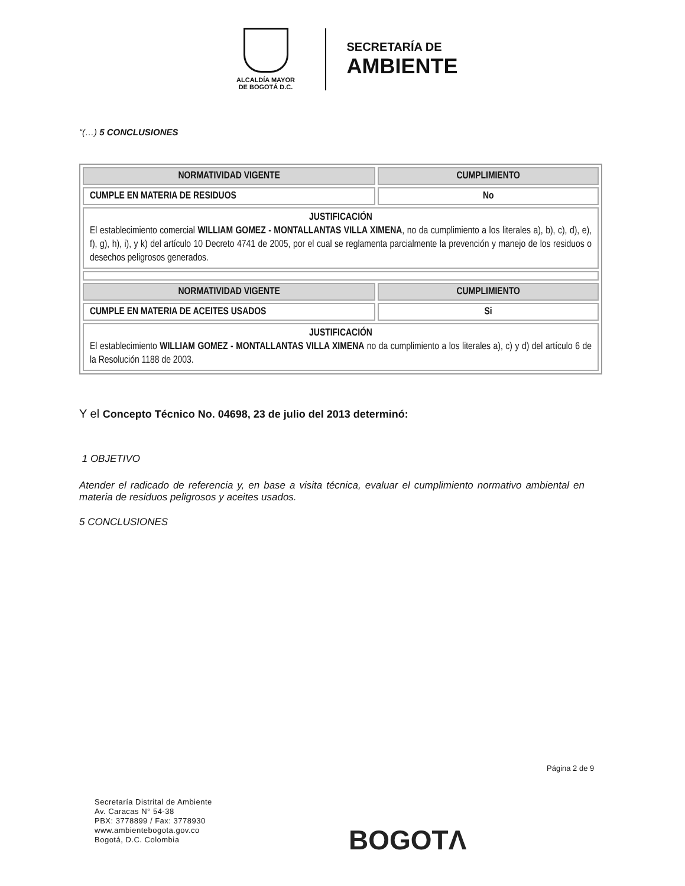ALCALDÍA MAYOR
DE BOGOTÁ D.C.
SECRETARÍA DE
AMBIENTE
“(…) 5 CONCLUSIONES
| NORMATIVIDAD VIGENTE | CUMPLIMIENTO |
| --- | --- |
| CUMPLE EN MATERIA DE RESIDUOS | No |
| JUSTIFICACIÓN El establecimiento comercial WILLIAM GOMEZ - MONTALLANTAS VILLA XIMENA , no da cumplimiento a los literales a), b), c), d), e), f), g), h), i), y k) del artículo 10 Decreto 4741 de 2005, por el cual se reglamenta parcialmente la prevención y manejo de los residuos o desechos peligrosos generados. | |
| NORMATIVIDAD VIGENTE | CUMPLIMIENTO |
| CUMPLE EN MATERIA DE ACEITES USADOS | Si |
| JUSTIFICACIÓN El establecimiento WILLIAM GOMEZ - MONTALLANTAS VILLA XIMENA no da cumplimiento a los literales a), c) y d) del artículo 6 de la Resolución 1188 de 2003. | |
Y el Concepto Técnico No. 04698, 23 de julio del 2013 determinó:
1 OBJETIVO
Atender el radicado de referencia y, en base a visita técnica, evaluar el cumplimiento normativo ambiental en materia de residuos peligrosos y aceites usados.
5 CONCLUSIONES
Página 2 de 9
Secretaría Distrital de Ambiente
Av. Caracas N° 54-38
PBX: 3778899 / Fax: 3778930
www.ambientebogota.gov.co
Bogotá, D.C. Colombia
BOGOTΛ